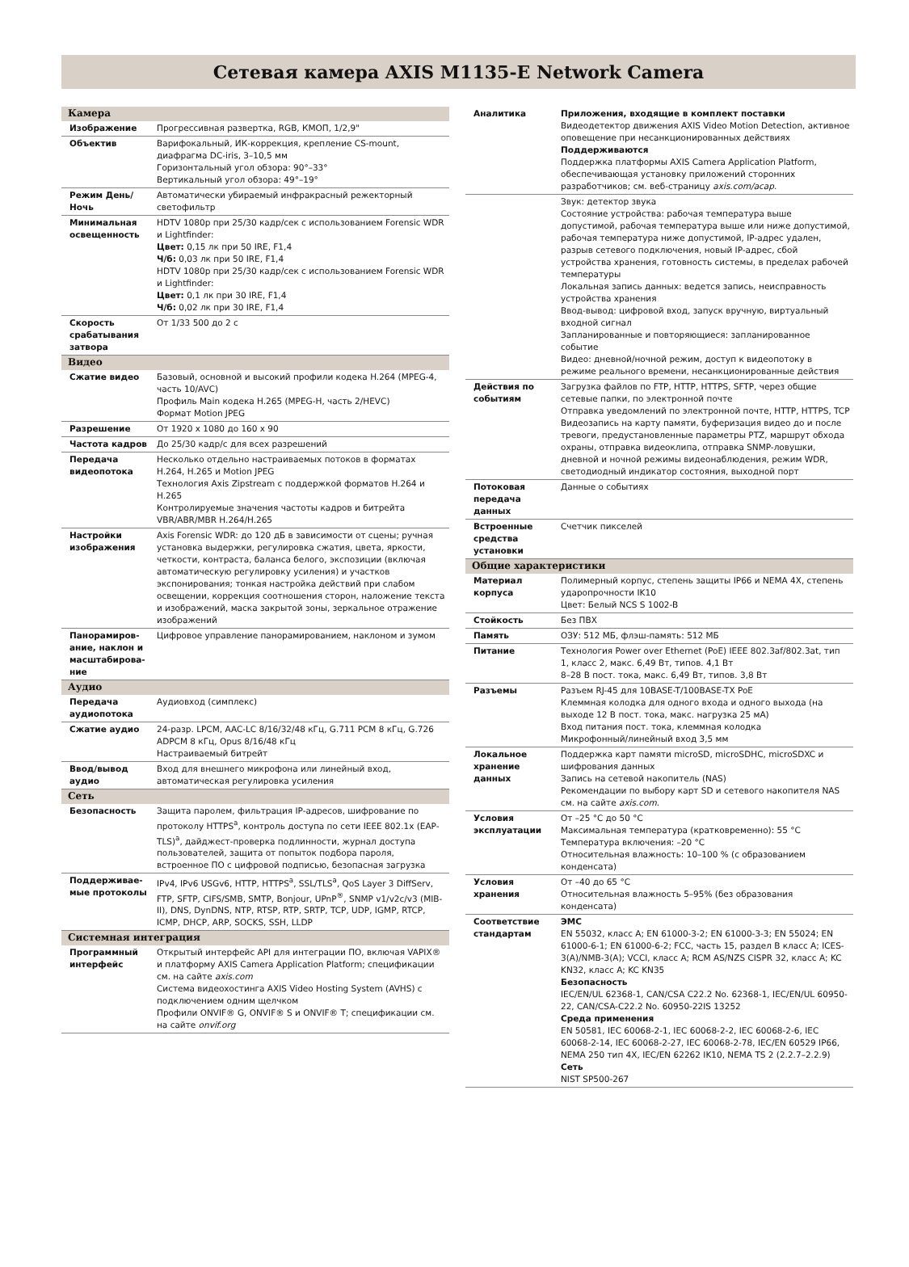Сетевая камера AXIS M1135-E Network Camera
| Камера | |
| Изображение | Прогрессивная развертка, RGB, КМОП, 1/2,9" |
| Объектив | Варифокальный, ИК-коррекция, крепление CS-mount, диафрагма DC-iris, 3–10,5 мм Горизонтальный угол обзора: 90°–33° Вертикальный угол обзора: 49°–19° |
| Режим День/Ночь | Автоматически убираемый инфракрасный режекторный светофильтр |
| Минимальная освещенность | HDTV 1080p при 25/30 кадр/сек с использованием Forensic WDR и Lightfinder: Цвет: 0,15 лк при 50 IRE, F1,4 Ч/б: 0,03 лк при 50 IRE, F1,4 HDTV 1080p при 25/30 кадр/сек с использованием Forensic WDR и Lightfinder: Цвет: 0,1 лк при 30 IRE, F1,4 Ч/б: 0,02 лк при 30 IRE, F1,4 |
| Скорость срабатывания затвора | От 1/33 500 до 2 с |
| Видео | |
| Сжатие видео | Базовый, основной и высокий профили кодека H.264 (MPEG-4, часть 10/AVC) Профиль Main кодека H.265 (MPEG-H, часть 2/HEVC) Формат Motion JPEG |
| Разрешение | От 1920 x 1080 до 160 x 90 |
| Частота кадров | До 25/30 кадр/с для всех разрешений |
| Передача видеопотока | Несколько отдельно настраиваемых потоков в форматах H.264, H.265 и Motion JPEG Технология Axis Zipstream с поддержкой форматов H.264 и H.265 Контролируемые значения частоты кадров и битрейта VBR/ABR/MBR H.264/H.265 |
| Настройки изображения | Axis Forensic WDR: до 120 дБ в зависимости от сцены; ручная установка выдержки, регулировка сжатия, цвета, яркости, четкости, контраста, баланса белого, экспозиции (включая автоматическую регулировку усиления) и участков экспонирования; тонкая настройка действий при слабом освещении, коррекция соотношения сторон, наложение текста и изображений, маска закрытой зоны, зеркальное отражение изображений |
| Панорамиров-ание, наклон и масштабирова-ние | Цифровое управление панорамированием, наклоном и зумом |
| Аудио | |
| Передача аудиопотока | Аудиовход (симплекс) |
| Сжатие аудио | 24-разр. LPCM, AAC-LC 8/16/32/48 кГц, G.711 PCM 8 кГц, G.726 ADPCM 8 кГц, Opus 8/16/48 кГц Настраиваемый битрейт |
| Ввод/вывод аудио | Вход для внешнего микрофона или линейный вход, автоматическая регулировка усиления |
| Сеть | |
| Безопасность | Защита паролем, фильтрация IP-адресов, шифрование по протоколу HTTPS<sup>a</sup>, контроль доступа по сети IEEE 802.1x (EAP-TLS)<sup>a</sup>, дайджест-проверка подлинности, журнал доступа пользователей, защита от попыток подбора пароля, встроенное ПО с цифровой подписью, безопасная загрузка |
| Поддерживае-мые протоколы | IPv4, IPv6 USGv6, HTTP, HTTPS<sup>a</sup>, SSL/TLS<sup>a</sup>, QoS Layer 3 DiffServ, FTP, SFTP, CIFS/SMB, SMTP, Bonjour, UPnP<sup>®</sup>, SNMP v1/v2c/v3 (MIB-II), DNS, DynDNS, NTP, RTSP, RTP, SRTP, TCP, UDP, IGMP, RTCP, ICMP, DHCP, ARP, SOCKS, SSH, LLDP |
| Системная интеграция | |
| Программный интерфейс | Открытый интерфейс API для интеграции ПО, включая VAPIX® и платформу AXIS Camera Application Platform; спецификации см. на сайте axis.com Система видеохостинга AXIS Video Hosting System (AVHS) с подключением одним щелчком Профили ONVIF® G, ONVIF® S и ONVIF® T; спецификации см. на сайте onvif.org |
| Аналитика | Приложения, входящие в комплект поставки Видеодетектор движения AXIS Video Motion Detection, активное оповещение при несанкционированных действиях Поддерживаются Поддержка платформы AXIS Camera Application Platform, обеспечивающая установку приложений сторонних разработчиков; см. веб-страницу axis.com/acap . |
| | Звук: детектор звука Состояние устройства: рабочая температура выше допустимой, рабочая температура выше или ниже допустимой, рабочая температура ниже допустимой, IP-адрес удален, разрыв сетевого подключения, новый IP-адрес, сбой устройства хранения, готовность системы, в пределах рабочей температуры Локальная запись данных: ведется запись, неисправность устройства хранения Ввод-вывод: цифровой вход, запуск вручную, виртуальный входной сигнал Запланированные и повторяющиеся: запланированное событие Видео: дневной/ночной режим, доступ к видеопотоку в режиме реального времени, несанкционированные действия |
| Действия по событиям | Загрузка файлов по FTP, HTTP, HTTPS, SFTP, через общие сетевые папки, по электронной почте Отправка уведомлений по электронной почте, HTTP, HTTPS, TCP Видеозапись на карту памяти, буферизация видео до и после тревоги, предустановленные параметры PTZ, маршрут обхода охраны, отправка видеоклипа, отправка SNMP-ловушки, дневной и ночной режимы видеонаблюдения, режим WDR, светодиодный индикатор состояния, выходной порт |
| Потоковая передача данных | Данные о событиях |
| Встроенные средства установки | Счетчик пикселей |
| Общие характеристики | |
| Материал корпуса | Полимерный корпус, степень защиты IP66 и NEMA 4X, степень ударопрочности IK10 Цвет: Белый NCS S 1002-B |
| Стойкость | Без ПВХ |
| Память | ОЗУ: 512 МБ, флэш-память: 512 МБ |
| Питание | Технология Power over Ethernet (PoE) IEEE 802.3af/802.3at, тип 1, класс 2, макс. 6,49 Вт, типов. 4,1 Вт 8–28 В пост. тока, макс. 6,49 Вт, типов. 3,8 Вт |
| Разъемы | Разъем RJ-45 для 10BASE-T/100BASE-TX PoE Клеммная колодка для одного входа и одного выхода (на выходе 12 В пост. тока, макс. нагрузка 25 мА) Вход питания пост. тока, клеммная колодка Микрофонный/линейный вход 3,5 мм |
| Локальное хранение данных | Поддержка карт памяти microSD, microSDHC, microSDXC и шифрования данных Запись на сетевой накопитель (NAS) Рекомендации по выбору карт SD и сетевого накопителя NAS см. на сайте axis.com . |
| Условия эксплуатации | От –25 °C до 50 °C Максимальная температура (кратковременно): 55 °C Температура включения: –20 °C Относительная влажность: 10–100 % (с образованием конденсата) |
| Условия хранения | От –40 до 65 °C Относительная влажность 5–95% (без образования конденсата) |
| Соответствие стандартам | ЭМС EN 55032, класс A; EN 61000-3-2; EN 61000-3-3; EN 55024; EN 61000-6-1; EN 61000-6-2; FCC, часть 15, раздел B класс A; ICES-3(A)/NMB-3(A); VCCI, класс A; RCM AS/NZS CISPR 32, класс A; KC KN32, класс A; KC KN35 Безопасность IEC/EN/UL 62368-1, CAN/CSA C22.2 No. 62368-1, IEC/EN/UL 60950-22, CAN/CSA-C22.2 No. 60950-22IS 13252 Среда применения EN 50581, IEC 60068-2-1, IEC 60068-2-2, IEC 60068-2-6, IEC 60068-2-14, IEC 60068-2-27, IEC 60068-2-78, IEC/EN 60529 IP66, NEMA 250 тип 4X, IEC/EN 62262 IK10, NEMA TS 2 (2.2.7–2.2.9) Сеть NIST SP500-267 |